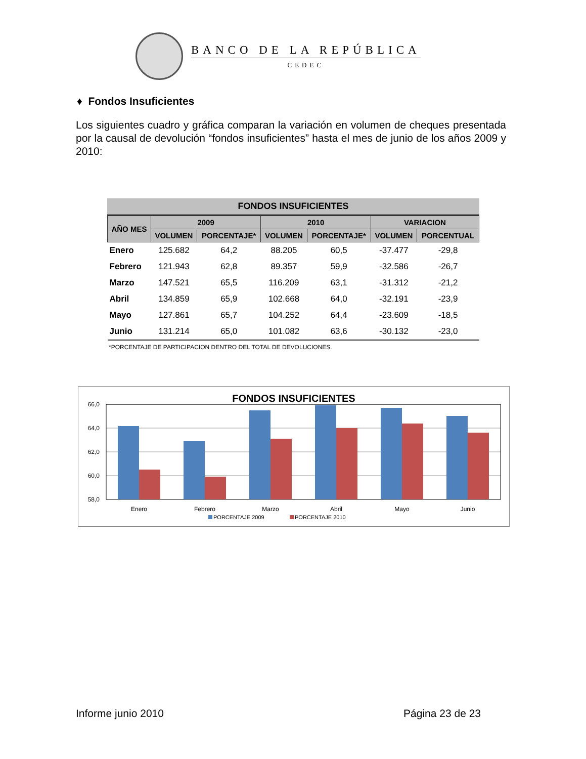BANCO DE LA REPÚBLICA
CEDEC
♦ Fondos Insuficientes
Los siguientes cuadro y gráfica comparan la variación en volumen de cheques presentada por la causal de devolución “fondos insuficientes” hasta el mes de junio de los años 2009 y 2010:
FONDOS INSUFICIENTES
| AÑO MES | 2009 | | 2010 | | VARIACION | |
| --- | --- | --- | --- | --- | --- | --- |
| | VOLUMEN | PORCENTAJE* | VOLUMEN | PORCENTAJE* | VOLUMEN | PORCENTUAL |
| Enero | 125.682 | 64,2 | 88.205 | 60,5 | -37.477 | -29,8 |
| Febrero | 121.943 | 62,8 | 89.357 | 59,9 | -32.586 | -26,7 |
| Marzo | 147.521 | 65,5 | 116.209 | 63,1 | -31.312 | -21,2 |
| Abril | 134.859 | 65,9 | 102.668 | 64,0 | -32.191 | -23,9 |
| Mayo | 127.861 | 65,7 | 104.252 | 64,4 | -23.609 | -18,5 |
| Junio | 131.214 | 65,0 | 101.082 | 63,6 | -30.132 | -23,0 |
*PORCENTAJE DE PARTICIPACION DENTRO DEL TOTAL DE DEVOLUCIONES.
FONDOS INSUFICIENTES
66,0
64,0
62,0
60,0
58,0
Enero
Febrero
Marzo
Abril
Mayo
Junio
PORCENTAJE 2009
PORCENTAJE 2010
Informe junio 2010 Página 23 de 23